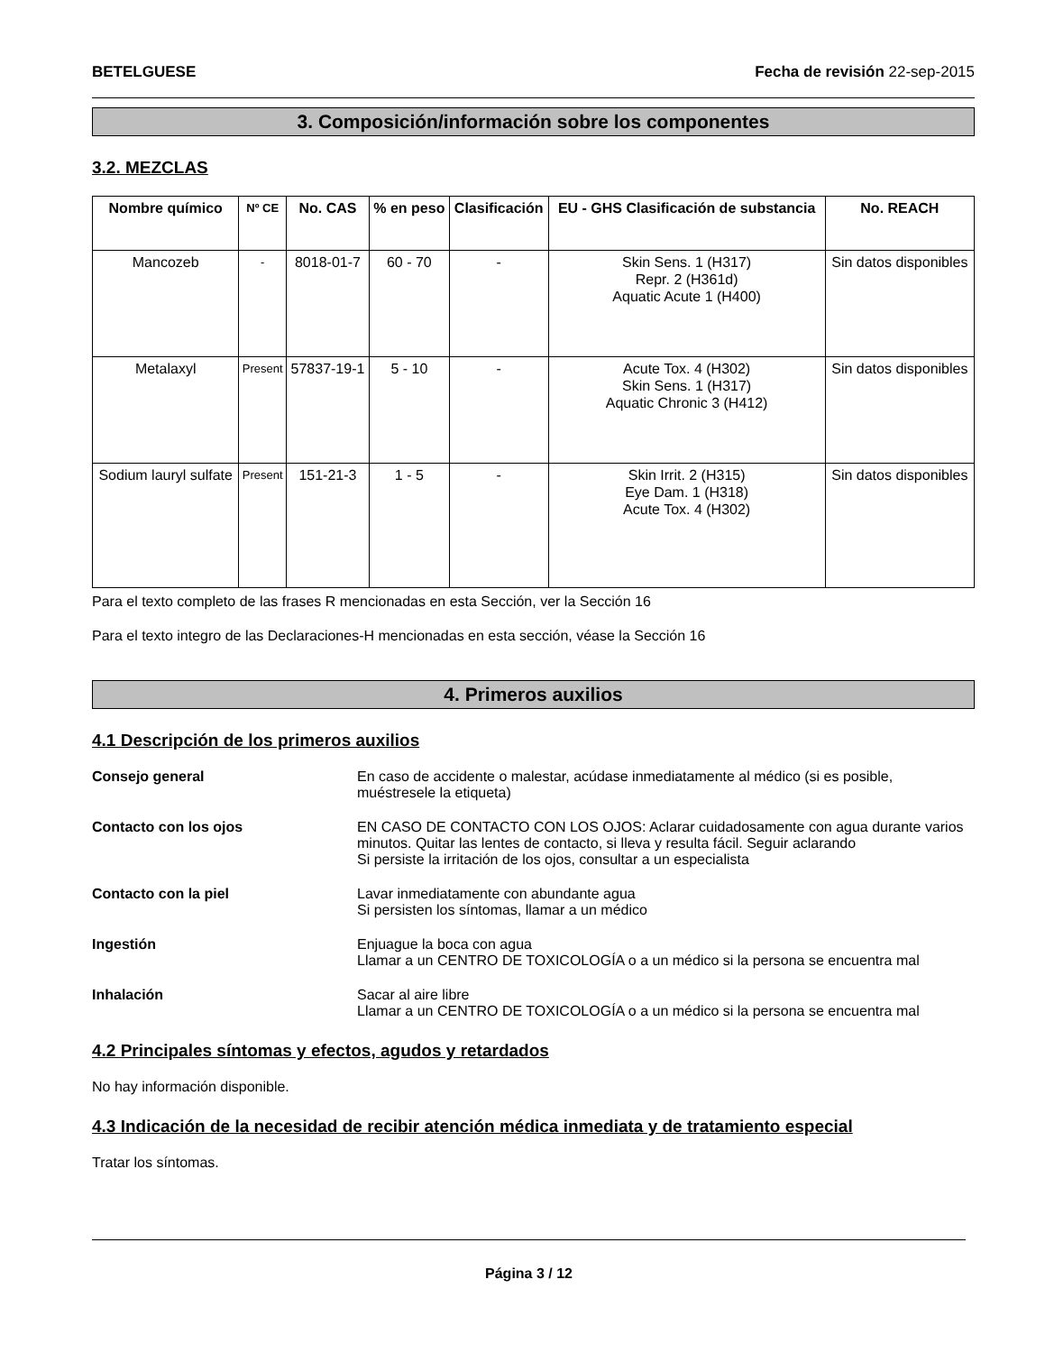BETELGUESE Fecha de revisión 22-sep-2015
3. Composición/información sobre los componentes
3.2. MEZCLAS
| Nombre químico | Nº CE | No. CAS | % en peso | Clasificación | EU - GHS Clasificación de substancia | No. REACH |
| --- | --- | --- | --- | --- | --- | --- |
| Mancozeb | - | 8018-01-7 | 60 - 70 | - | Skin Sens. 1 (H317) Repr. 2 (H361d) Aquatic Acute 1 (H400) | Sin datos disponibles |
| Metalaxyl | Present | 57837-19-1 | 5 - 10 | - | Acute Tox. 4 (H302) Skin Sens. 1 (H317) Aquatic Chronic 3 (H412) | Sin datos disponibles |
| Sodium lauryl sulfate | Present | 151-21-3 | 1 - 5 | - | Skin Irrit. 2 (H315) Eye Dam. 1 (H318) Acute Tox. 4 (H302) | Sin datos disponibles |
Para el texto completo de las frases R mencionadas en esta Sección, ver la Sección 16
Para el texto integro de las Declaraciones-H mencionadas en esta sección, véase la Sección 16
4. Primeros auxilios
4.1 Descripción de los primeros auxilios
Consejo general En caso de accidente o malestar, acúdase inmediatamente al médico (si es posible, muéstresele la etiqueta)
Contacto con los ojos EN CASO DE CONTACTO CON LOS OJOS: Aclarar cuidadosamente con agua durante varios minutos. Quitar las lentes de contacto, si lleva y resulta fácil. Seguir aclarando
Si persiste la irritación de los ojos, consultar a un especialista
Contacto con la piel Lavar inmediatamente con abundante agua
Si persisten los síntomas, llamar a un médico
Ingestión Enjuague la boca con agua
Llamar a un CENTRO DE TOXICOLOGÍA o a un médico si la persona se encuentra mal
Inhalación Sacar al aire libre
Llamar a un CENTRO DE TOXICOLOGÍA o a un médico si la persona se encuentra mal
4.2 Principales síntomas y efectos, agudos y retardados
No hay información disponible.
4.3 Indicación de la necesidad de recibir atención médica inmediata y de tratamiento especial
Tratar los síntomas.
Página 3 / 12